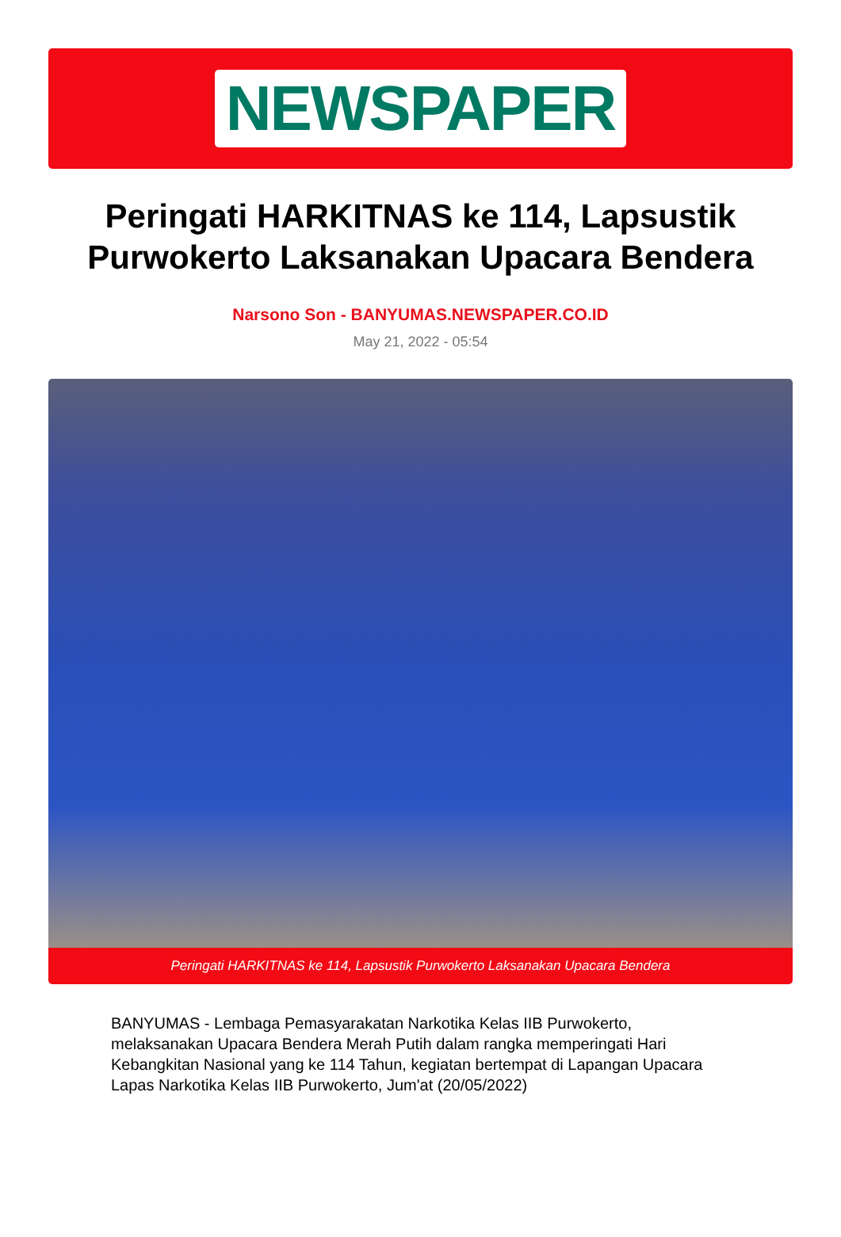NEWSPAPER
Peringati HARKITNAS ke 114, Lapsustik Purwokerto Laksanakan Upacara Bendera
Narsono Son - BANYUMAS.NEWSPAPER.CO.ID
May 21, 2022 - 05:54
Peringati HARKITNAS ke 114, Lapsustik Purwokerto Laksanakan Upacara Bendera
BANYUMAS - Lembaga Pemasyarakatan Narkotika Kelas IIB Purwokerto, melaksanakan Upacara Bendera Merah Putih dalam rangka memperingati Hari Kebangkitan Nasional yang ke 114 Tahun, kegiatan bertempat di Lapangan Upacara Lapas Narkotika Kelas IIB Purwokerto, Jum'at (20/05/2022)